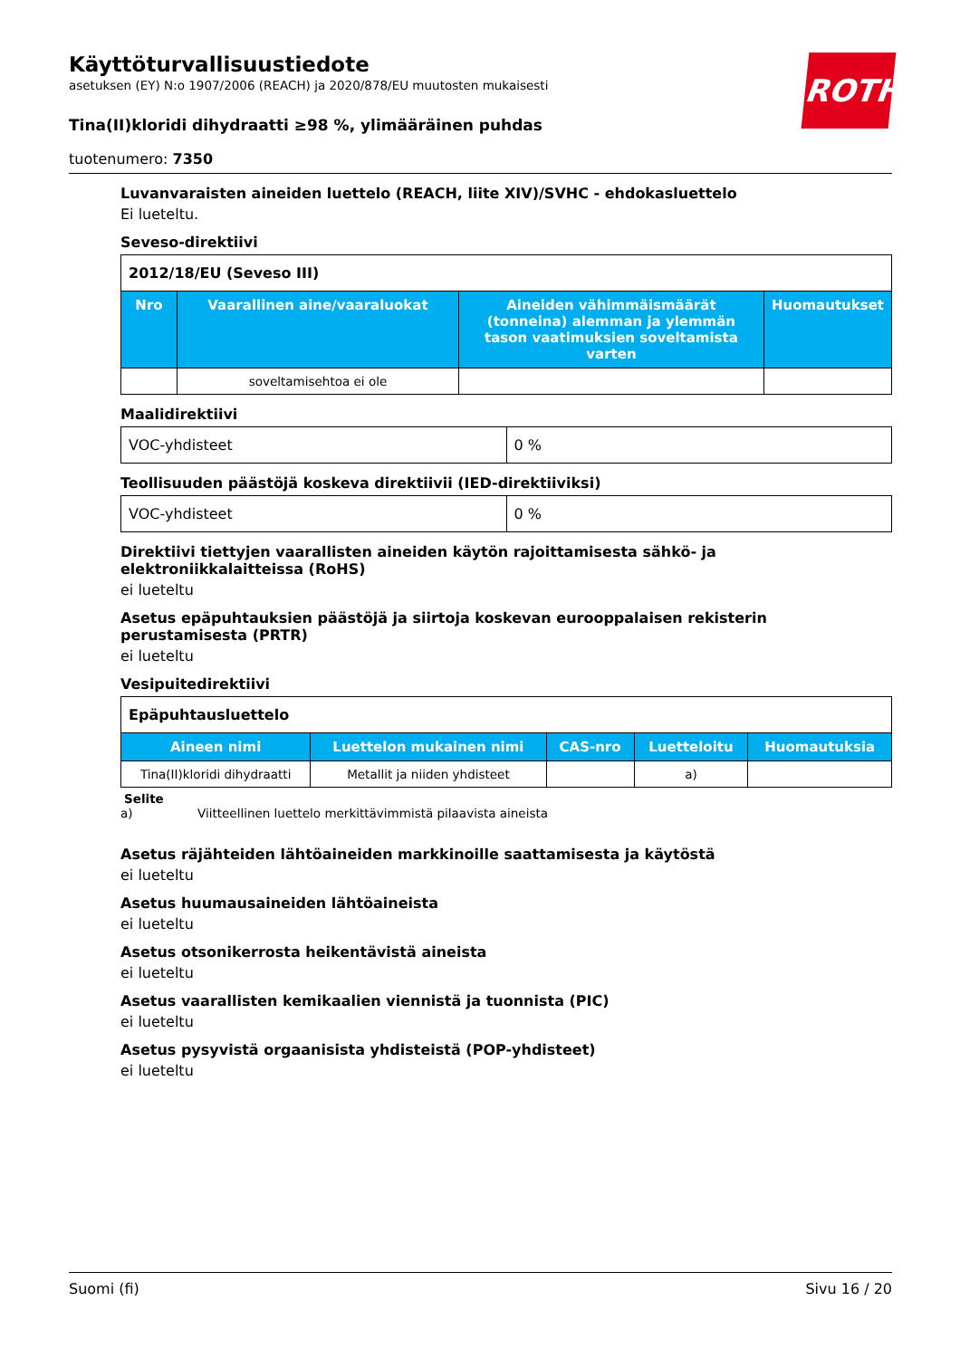ROTH
Käyttöturvallisuustiedote
asetuksen (EY) N:o 1907/2006 (REACH) ja 2020/878/EU muutosten mukaisesti
Tina(II)kloridi dihydraatti ≥98 %, ylimääräinen puhdas
tuotenumero: 7350
Luvanvaraisten aineiden luettelo (REACH, liite XIV)/SVHC - ehdokasluettelo
Ei lueteltu.
Seveso-direktiivi
| 2012/18/EU (Seveso III) | | | |
| Nro | Vaarallinen aine/vaaraluokat | Aineiden vähimmäismäärät (tonneina) alemman ja ylemmän tason vaatimuksien soveltamista varten | Huomautukset |
| | soveltamisehtoa ei ole | | |
Maalidirektiivi
| VOC-yhdisteet | 0 % |
Teollisuuden päästöjä koskeva direktiivii (IED-direktiiviksi)
| VOC-yhdisteet | 0 % |
Direktiivi tiettyjen vaarallisten aineiden käytön rajoittamisesta sähkö- ja elektroniikkalaitteissa (RoHS)
ei lueteltu
Asetus epäpuhtauksien päästöjä ja siirtoja koskevan eurooppalaisen rekisterin perustamisesta (PRTR)
ei lueteltu
Vesipuitedirektiivi
| Epäpuhtausluettelo | | | | |
| Aineen nimi | Luettelon mukainen nimi | CAS-nro | Luetteloitu | Huomautuksia |
| Tina(II)kloridi dihydraatti | Metallit ja niiden yhdisteet | | a) | |
Selite
a) Viitteellinen luettelo merkittävimmistä pilaavista aineista
Asetus räjähteiden lähtöaineiden markkinoille saattamisesta ja käytöstä
ei lueteltu
Asetus huumausaineiden lähtöaineista
ei lueteltu
Asetus otsonikerrosta heikentävistä aineista
ei lueteltu
Asetus vaarallisten kemikaalien viennistä ja tuonnista (PIC)
ei lueteltu
Asetus pysyvistä orgaanisista yhdisteistä (POP-yhdisteet)
ei lueteltu
Suomi (fi) Sivu 16 / 20